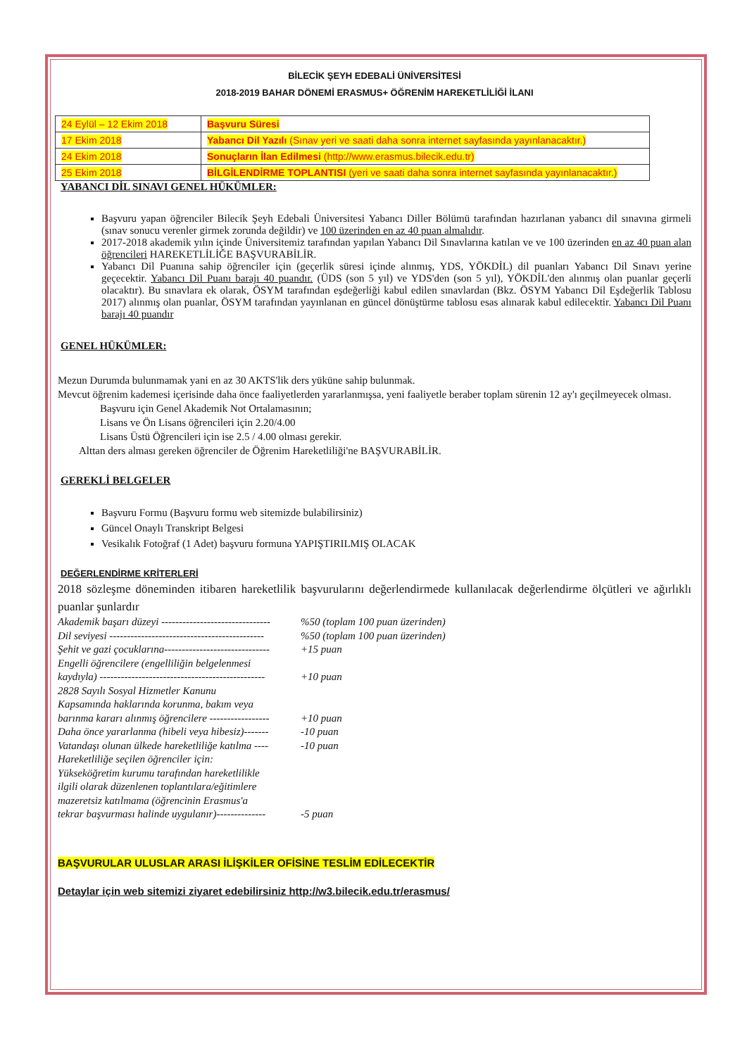BİLECİK ŞEYH EDEBALİ ÜNİVERSİTESİ
2018-2019 BAHAR DÖNEMİ ERASMUS+ ÖĞRENİM HAREKETLİLİĞİ İLANI
| 24 Eylül – 12 Ekim 2018 | Başvuru Süresi |
| 17 Ekim 2018 | Yabancı Dil Yazılı (Sınav yeri ve saati daha sonra internet sayfasında yayınlanacaktır.) |
| 24 Ekim 2018 | Sonuçların İlan Edilmesi (http://www.erasmus.bilecik.edu.tr) |
| 25 Ekim 2018 | BİLGİLENDİRME TOPLANTISI (yeri ve saati daha sonra internet sayfasında yayınlanacaktır.) |
YABANCI DİL SINAVI GENEL HÜKÜMLER:
Başvuru yapan öğrenciler Bilecik Şeyh Edebali Üniversitesi Yabancı Diller Bölümü tarafından hazırlanan yabancı dil sınavına girmeli (sınav sonucu verenler girmek zorunda değildir) ve 100 üzerinden en az 40 puan almalıdır.
2017-2018 akademik yılın içinde Üniversitemiz tarafından yapılan Yabancı Dil Sınavlarına katılan ve ve 100 üzerinden en az 40 puan alan öğrencileri HAREKETLİLİĞE BAŞVURABİLİR.
Yabancı Dil Puanına sahip öğrenciler için (geçerlik süresi içinde alınmış, YDS, YÖKDİL) dil puanları Yabancı Dil Sınavı yerine geçecektir. Yabancı Dil Puanı barajı 40 puandır. (ÜDS (son 5 yıl) ve YDS'den (son 5 yıl), YÖKDİL'den alınmış olan puanlar geçerli olacaktır). Bu sınavlara ek olarak, ÖSYM tarafından eşdeğerliği kabul edilen sınavlardan (Bkz. ÖSYM Yabancı Dil Eşdeğerlik Tablosu 2017) alınmış olan puanlar, ÖSYM tarafından yayınlanan en güncel dönüştürme tablosu esas alınarak kabul edilecektir. Yabancı Dil Puanı barajı 40 puandır
GENEL HÜKÜMLER:
Mezun Durumda bulunmamak yani en az 30 AKTS'lik ders yüküne sahip bulunmak.
Mevcut öğrenim kademesi içerisinde daha önce faaliyetlerden yararlanmışsa, yeni faaliyetle beraber toplam sürenin 12 ay'ı geçilmeyecek olması.
Başvuru için Genel Akademik Not Ortalamasının;
Lisans ve Ön Lisans öğrencileri için 2.20/4.00
Lisans Üstü Öğrencileri için ise 2.5 / 4.00 olması gerekir.
Alttan ders alması gereken öğrenciler de Öğrenim Hareketliliği'ne BAŞVURABİLİR.
GEREKLİ BELGELER
Başvuru Formu (Başvuru formu web sitemizde bulabilirsiniz)
Güncel Onaylı Transkript Belgesi
Vesikalık Fotoğraf (1 Adet) başvuru formuna YAPIŞTIRILMIŞ OLACAK
DEĞERLENDİRME KRİTERLERİ
2018 sözleşme döneminden itibaren hareketlilik başvurularını değerlendirmede kullanılacak değerlendirme ölçütleri ve ağırlıklı puanlar şunlardır
Akademik başarı düzeyi -------------------------------%50 (toplam 100 puan üzerinden)
Dil seviyesi --------------------------------------------%50 (toplam 100 puan üzerinden)
Şehit ve gazi çocuklarına------------------------------ +15 puan
Engelli öğrencilere (engelliliğin belgelenmesi
kaydıyla) -----------------------------------------------
+10 puan
2828 Sayılı Sosyal Hizmetler Kanunu
Kapsamında haklarında korunma, bakım veya
barınma kararı alınmış öğrencilere -----------------
+10 puan
Daha önce yararlanma (hibeli veya hibesiz)------- -10 puan
Vatandaşı olunan ülkede hareketliliğe katılma ---- -10 puan
Hareketliliğe seçilen öğrenciler için:
Yükseköğretim kurumu tarafından hareketlilikle
ilgili olarak düzenlenen toplantılara/eğitimlere
mazeretsiz katılmama (öğrencinin Erasmus'a
tekrar başvurması halinde uygulanır)--------------
-5 puan
BAŞVURULAR ULUSLAR ARASI İLİŞKİLER OFİSİNE TESLİM EDİLECEKTİR
Detaylar için web sitemizi ziyaret edebilirsiniz http://w3.bilecik.edu.tr/erasmus/